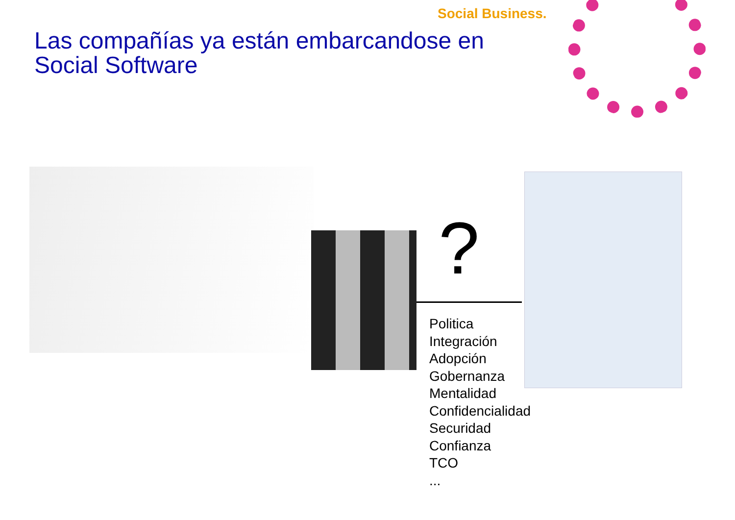Social Business.
Las compañías ya están embarcandose en
Social Software
?
Politica
Integración
Adopción
Gobernanza
Mentalidad
Confidencialidad
Securidad
Confianza
TCO
...